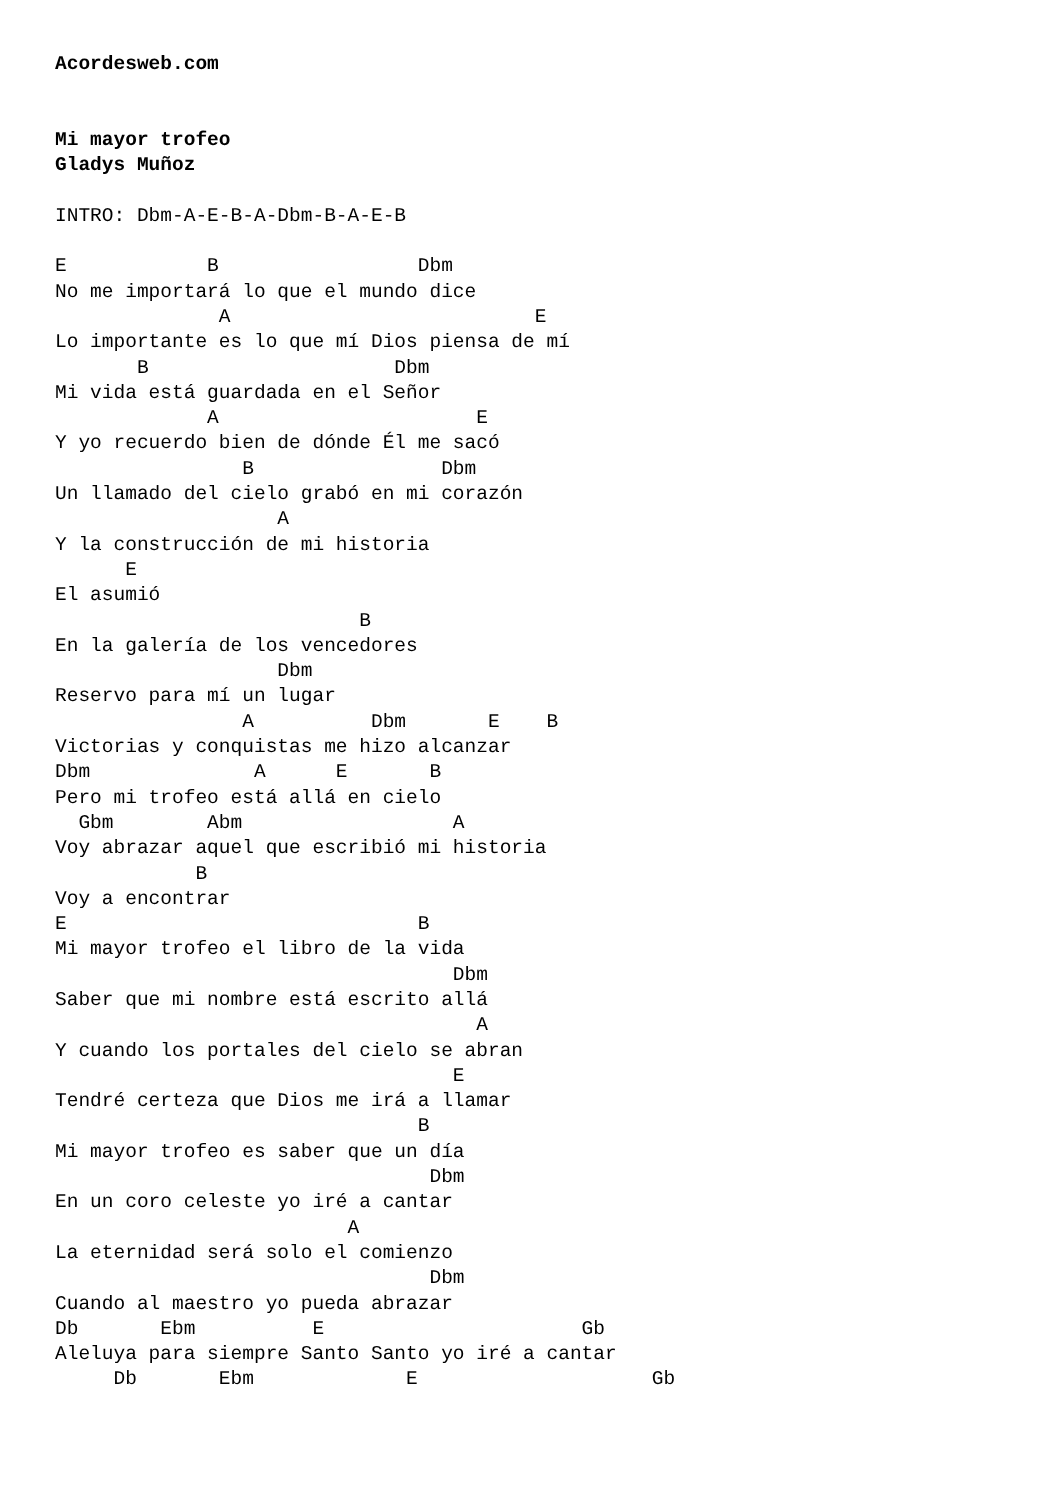Acordesweb.com


Mi mayor trofeo
Gladys Muñoz

INTRO: Dbm-A-E-B-A-Dbm-B-A-E-B

E            B                 Dbm
No me importará lo que el mundo dice
              A                          E
Lo importante es lo que mí Dios piensa de mí
       B                     Dbm
Mi vida está guardada en el Señor
             A                      E
Y yo recuerdo bien de dónde Él me sacó
                B                Dbm
Un llamado del cielo grabó en mi corazón
                   A
Y la construcción de mi historia
      E
El asumió
                          B
En la galería de los vencedores
                   Dbm
Reservo para mí un lugar
                A          Dbm       E    B
Victorias y conquistas me hizo alcanzar
Dbm              A      E       B
Pero mi trofeo está allá en cielo
  Gbm        Abm                  A
Voy abrazar aquel que escribió mi historia
            B
Voy a encontrar
E                              B
Mi mayor trofeo el libro de la vida
                                  Dbm
Saber que mi nombre está escrito allá
                                    A
Y cuando los portales del cielo se abran
                                  E
Tendré certeza que Dios me irá a llamar
                               B
Mi mayor trofeo es saber que un día
                                Dbm
En un coro celeste yo iré a cantar
                         A
La eternidad será solo el comienzo
                                Dbm
Cuando al maestro yo pueda abrazar
Db       Ebm          E                      Gb
Aleluya para siempre Santo Santo yo iré a cantar
     Db       Ebm             E                    Gb